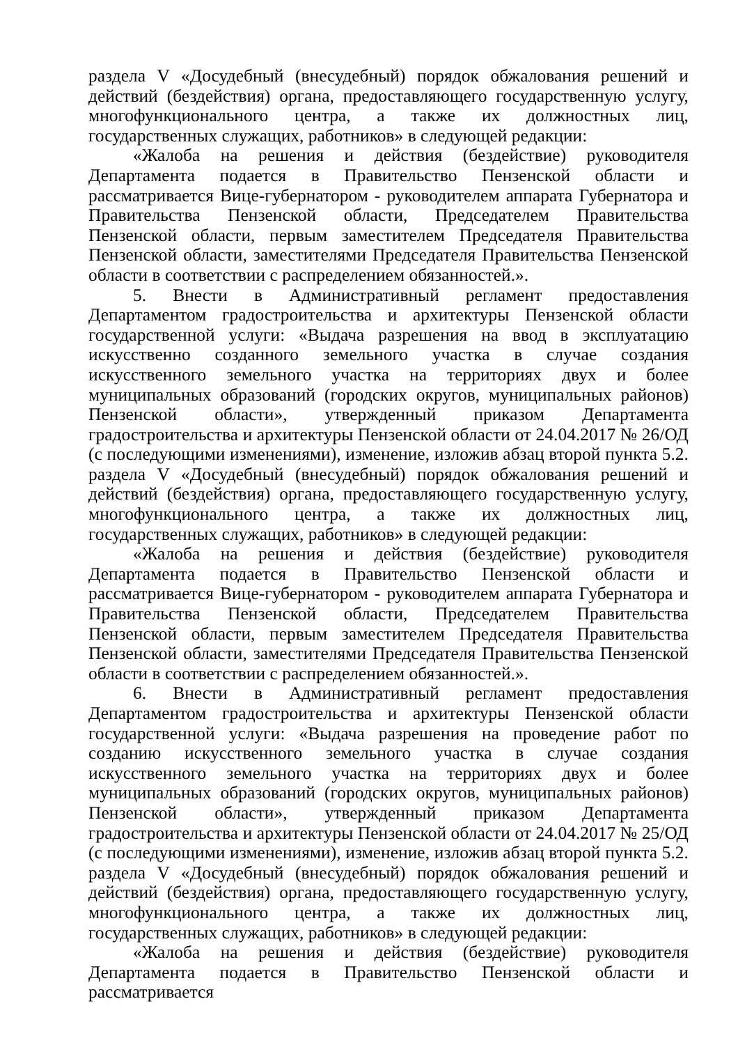раздела V «Досудебный (внесудебный) порядок обжалования решений и действий (бездействия) органа, предоставляющего государственную услугу, многофункционального центра, а также их должностных лиц, государственных служащих, работников» в следующей редакции:
«Жалоба на решения и действия (бездействие) руководителя Департамента подается в Правительство Пензенской области и рассматривается Вице-губернатором - руководителем аппарата Губернатора и Правительства Пензенской области, Председателем Правительства Пензенской области, первым заместителем Председателя Правительства Пензенской области, заместителями Председателя Правительства Пензенской области в соответствии с распределением обязанностей.».
5. Внести в Административный регламент предоставления Департаментом градостроительства и архитектуры Пензенской области государственной услуги: «Выдача разрешения на ввод в эксплуатацию искусственно созданного земельного участка в случае создания искусственного земельного участка на территориях двух и более муниципальных образований (городских округов, муниципальных районов) Пензенской области», утвержденный приказом Департамента градостроительства и архитектуры Пензенской области от 24.04.2017 № 26/ОД (с последующими изменениями), изменение, изложив абзац второй пункта 5.2. раздела V «Досудебный (внесудебный) порядок обжалования решений и действий (бездействия) органа, предоставляющего государственную услугу, многофункционального центра, а также их должностных лиц, государственных служащих, работников» в следующей редакции:
«Жалоба на решения и действия (бездействие) руководителя Департамента подается в Правительство Пензенской области и рассматривается Вице-губернатором - руководителем аппарата Губернатора и Правительства Пензенской области, Председателем Правительства Пензенской области, первым заместителем Председателя Правительства Пензенской области, заместителями Председателя Правительства Пензенской области в соответствии с распределением обязанностей.».
6. Внести в Административный регламент предоставления Департаментом градостроительства и архитектуры Пензенской области государственной услуги: «Выдача разрешения на проведение работ по созданию искусственного земельного участка в случае создания искусственного земельного участка на территориях двух и более муниципальных образований (городских округов, муниципальных районов) Пензенской области», утвержденный приказом Департамента градостроительства и архитектуры Пензенской области от 24.04.2017 № 25/ОД (с последующими изменениями), изменение, изложив абзац второй пункта 5.2. раздела V «Досудебный (внесудебный) порядок обжалования решений и действий (бездействия) органа, предоставляющего государственную услугу, многофункционального центра, а также их должностных лиц, государственных служащих, работников» в следующей редакции:
«Жалоба на решения и действия (бездействие) руководителя Департамента подается в Правительство Пензенской области и рассматривается